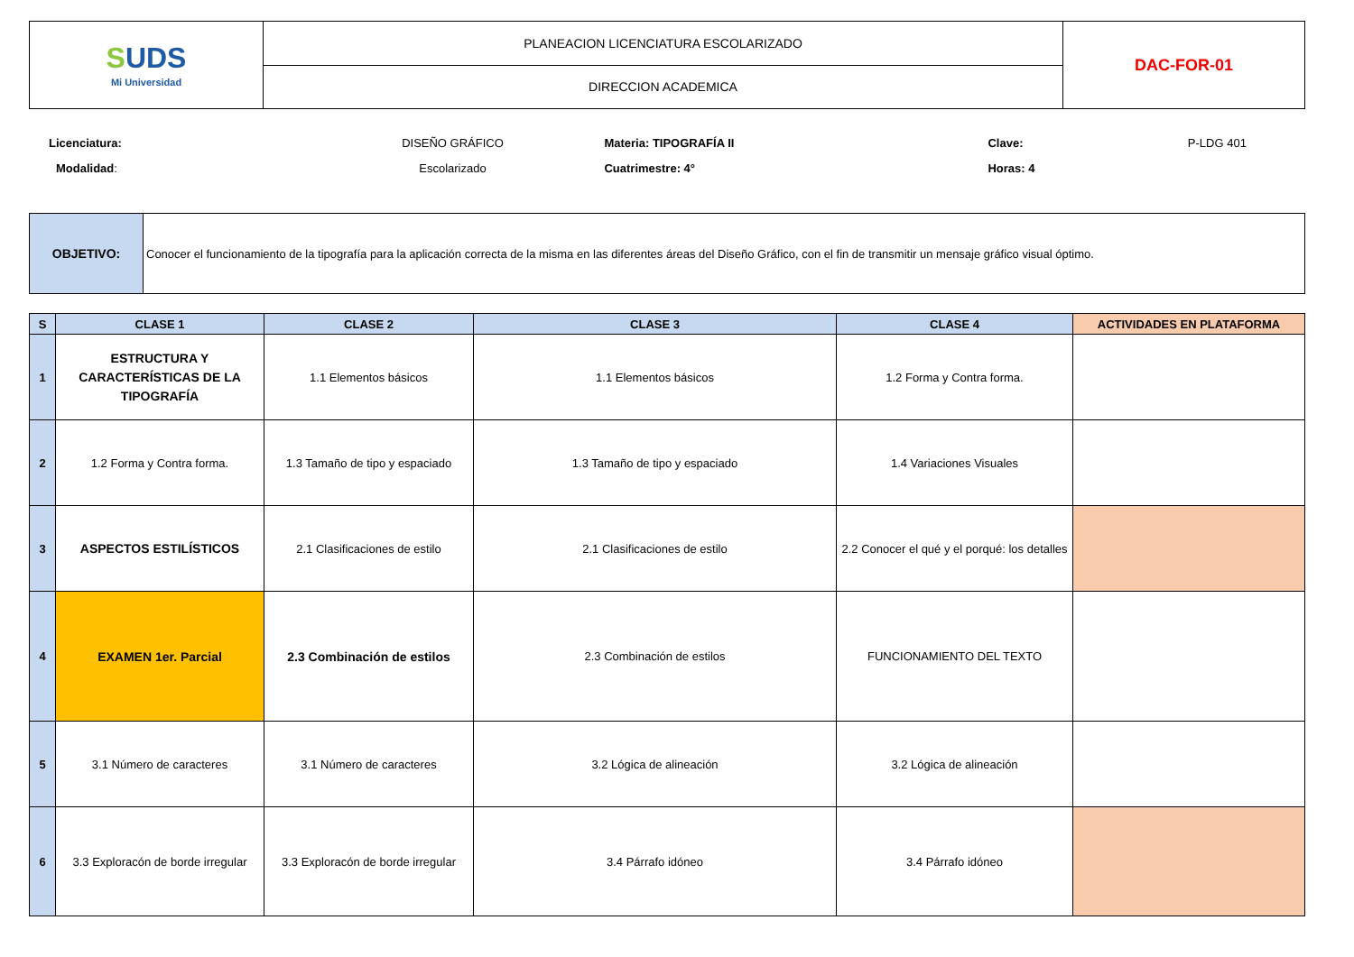| S UDS Mi Universidad | PLANEACION LICENCIATURA ESCOLARIZADO | DAC-FOR-01 |
| | DIRECCION ACADEMICA | |
| Licenciatura: | DISEÑO GRÁFICO | Materia: TIPOGRAFÍA II | Clave: | P-LDG 401 |
| Modalidad : | Escolarizado | Cuatrimestre: 4° | Horas: 4 | |
| OBJETIVO: | Conocer el funcionamiento de la tipografía para la aplicación correcta de la misma en las diferentes áreas del Diseño Gráfico, con el fin de transmitir un mensaje gráfico visual óptimo. |
| S | CLASE 1 | CLASE 2 | CLASE 3 | CLASE 4 | ACTIVIDADES EN PLATAFORMA |
| --- | --- | --- | --- | --- | --- |
| 1 | ESTRUCTURA Y CARACTERÍSTICAS DE LA TIPOGRAFÍA | 1.1 Elementos básicos | 1.1 Elementos básicos | 1.2 Forma y Contra forma. | |
| 2 | 1.2 Forma y Contra forma. | 1.3 Tamaño de tipo y espaciado | 1.3 Tamaño de tipo y espaciado | 1.4 Variaciones Visuales | |
| 3 | ASPECTOS ESTILÍSTICOS | 2.1 Clasificaciones de estilo | 2.1 Clasificaciones de estilo | 2.2 Conocer el qué y el porqué: los detalles | |
| 4 | EXAMEN 1er. Parcial | 2.3 Combinación de estilos | 2.3 Combinación de estilos | FUNCIONAMIENTO DEL TEXTO | |
| 5 | 3.1 Número de caracteres | 3.1 Número de caracteres | 3.2 Lógica de alineación | 3.2 Lógica de alineación | |
| 6 | 3.3 Exploracón de borde irregular | 3.3 Exploracón de borde irregular | 3.4 Párrafo idóneo | 3.4 Párrafo idóneo | |